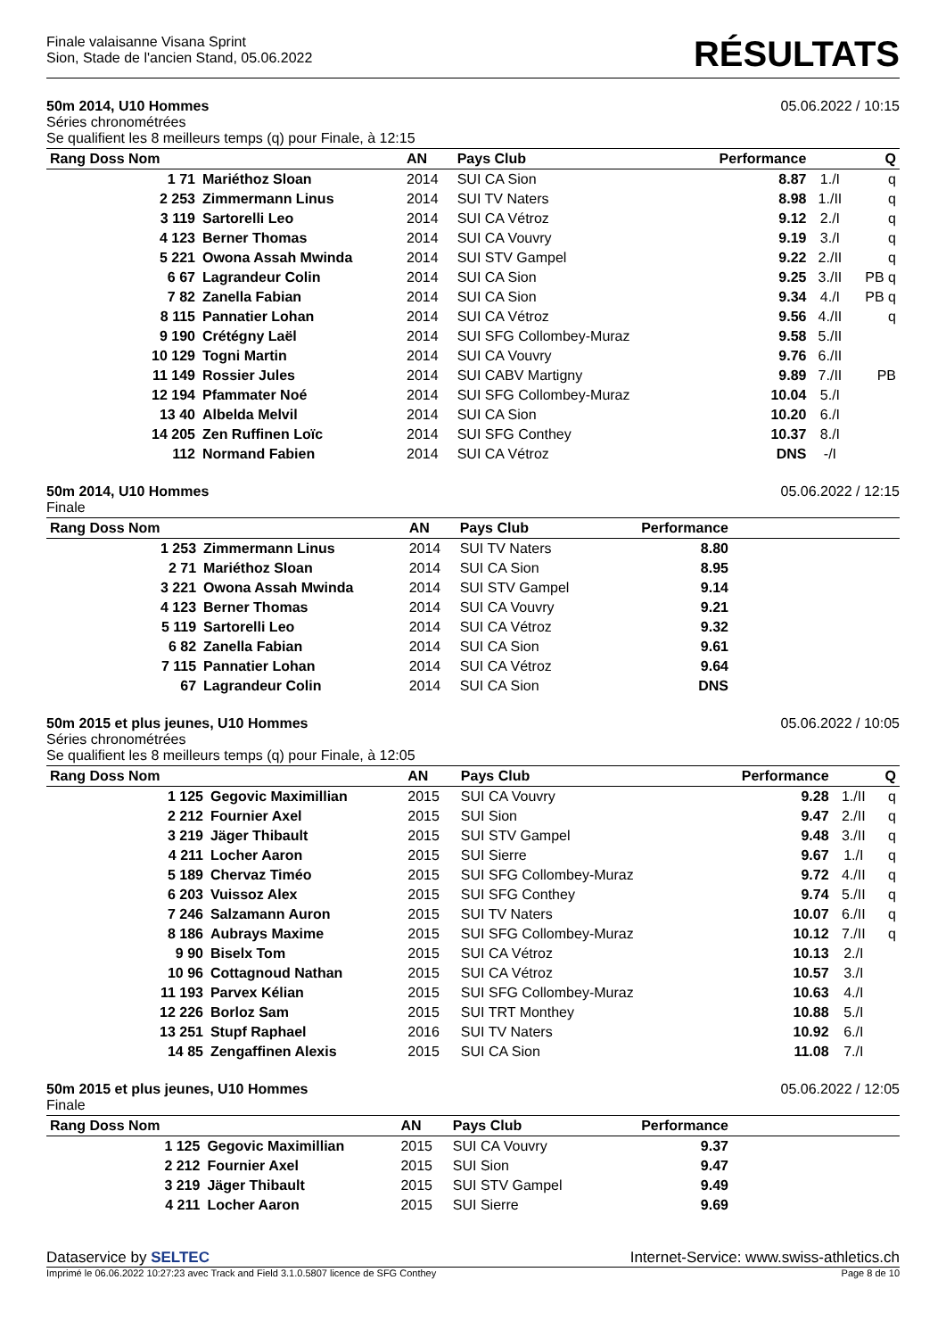Finale valaisanne Visana Sprint
Sion, Stade de l'ancien Stand, 05.06.2022
RÉSULTATS
50m 2014, U10 Hommes 05.06.2022 / 10:15
Séries chronométrées
Se qualifient les 8 meilleurs temps (q) pour Finale, à 12:15
| Rang Doss Nom | | AN | Pays Club | Performance | | Q |
| --- | --- | --- | --- | --- | --- | --- |
| 1 71 | Mariéthoz Sloan | 2014 | SUI CA Sion | 8.87 | 1./I | q |
| 2 253 | Zimmermann Linus | 2014 | SUI TV Naters | 8.98 | 1./II | q |
| 3 119 | Sartorelli Leo | 2014 | SUI CA Vétroz | 9.12 | 2./I | q |
| 4 123 | Berner Thomas | 2014 | SUI CA Vouvry | 9.19 | 3./I | q |
| 5 221 | Owona Assah Mwinda | 2014 | SUI STV Gampel | 9.22 | 2./II | q |
| 6 67 | Lagrandeur Colin | 2014 | SUI CA Sion | 9.25 | 3./II | PB q |
| 7 82 | Zanella Fabian | 2014 | SUI CA Sion | 9.34 | 4./I | PB q |
| 8 115 | Pannatier Lohan | 2014 | SUI CA Vétroz | 9.56 | 4./II | q |
| 9 190 | Crétégny Laël | 2014 | SUI SFG Collombey-Muraz | 9.58 | 5./II | |
| 10 129 | Togni Martin | 2014 | SUI CA Vouvry | 9.76 | 6./II | |
| 11 149 | Rossier Jules | 2014 | SUI CABV Martigny | 9.89 | 7./II | PB |
| 12 194 | Pfammater Noé | 2014 | SUI SFG Collombey-Muraz | 10.04 | 5./I | |
| 13 40 | Albelda Melvil | 2014 | SUI CA Sion | 10.20 | 6./I | |
| 14 205 | Zen Ruffinen Loïc | 2014 | SUI SFG Conthey | 10.37 | 8./I | |
| 112 | Normand Fabien | 2014 | SUI CA Vétroz | DNS | -/I | |
50m 2014, U10 Hommes 05.06.2022 / 12:15
Finale
| Rang Doss Nom | | AN | Pays Club | Performance | |
| --- | --- | --- | --- | --- | --- |
| 1 253 | Zimmermann Linus | 2014 | SUI TV Naters | 8.80 | |
| 2 71 | Mariéthoz Sloan | 2014 | SUI CA Sion | 8.95 | |
| 3 221 | Owona Assah Mwinda | 2014 | SUI STV Gampel | 9.14 | |
| 4 123 | Berner Thomas | 2014 | SUI CA Vouvry | 9.21 | |
| 5 119 | Sartorelli Leo | 2014 | SUI CA Vétroz | 9.32 | |
| 6 82 | Zanella Fabian | 2014 | SUI CA Sion | 9.61 | |
| 7 115 | Pannatier Lohan | 2014 | SUI CA Vétroz | 9.64 | |
| 67 | Lagrandeur Colin | 2014 | SUI CA Sion | DNS | |
50m 2015 et plus jeunes, U10 Hommes 05.06.2022 / 10:05
Séries chronométrées
Se qualifient les 8 meilleurs temps (q) pour Finale, à 12:05
| Rang Doss Nom | | AN | Pays Club | Performance | | Q |
| --- | --- | --- | --- | --- | --- | --- |
| 1 125 | Gegovic Maximillian | 2015 | SUI CA Vouvry | 9.28 | 1./II | q |
| 2 212 | Fournier Axel | 2015 | SUI Sion | 9.47 | 2./II | q |
| 3 219 | Jäger Thibault | 2015 | SUI STV Gampel | 9.48 | 3./II | q |
| 4 211 | Locher Aaron | 2015 | SUI Sierre | 9.67 | 1./I | q |
| 5 189 | Chervaz Timéo | 2015 | SUI SFG Collombey-Muraz | 9.72 | 4./II | q |
| 6 203 | Vuissoz Alex | 2015 | SUI SFG Conthey | 9.74 | 5./II | q |
| 7 246 | Salzamann Auron | 2015 | SUI TV Naters | 10.07 | 6./II | q |
| 8 186 | Aubrays Maxime | 2015 | SUI SFG Collombey-Muraz | 10.12 | 7./II | q |
| 9 90 | Biselx Tom | 2015 | SUI CA Vétroz | 10.13 | 2./I | |
| 10 96 | Cottagnoud Nathan | 2015 | SUI CA Vétroz | 10.57 | 3./I | |
| 11 193 | Parvex Kélian | 2015 | SUI SFG Collombey-Muraz | 10.63 | 4./I | |
| 12 226 | Borloz Sam | 2015 | SUI TRT Monthey | 10.88 | 5./I | |
| 13 251 | Stupf Raphael | 2016 | SUI TV Naters | 10.92 | 6./I | |
| 14 85 | Zengaffinen Alexis | 2015 | SUI CA Sion | 11.08 | 7./I | |
50m 2015 et plus jeunes, U10 Hommes 05.06.2022 / 12:05
Finale
| Rang Doss Nom | | AN | Pays Club | Performance | |
| --- | --- | --- | --- | --- | --- |
| 1 125 | Gegovic Maximillian | 2015 | SUI CA Vouvry | 9.37 | |
| 2 212 | Fournier Axel | 2015 | SUI Sion | 9.47 | |
| 3 219 | Jäger Thibault | 2015 | SUI STV Gampel | 9.49 | |
| 4 211 | Locher Aaron | 2015 | SUI Sierre | 9.69 | |
Dataservice by SELTEC Internet-Service: www.swiss-athletics.ch
Imprimé le 06.06.2022 10:27:23 avec Track and Field 3.1.0.5807 licence de SFG Conthey Page 8 de 10